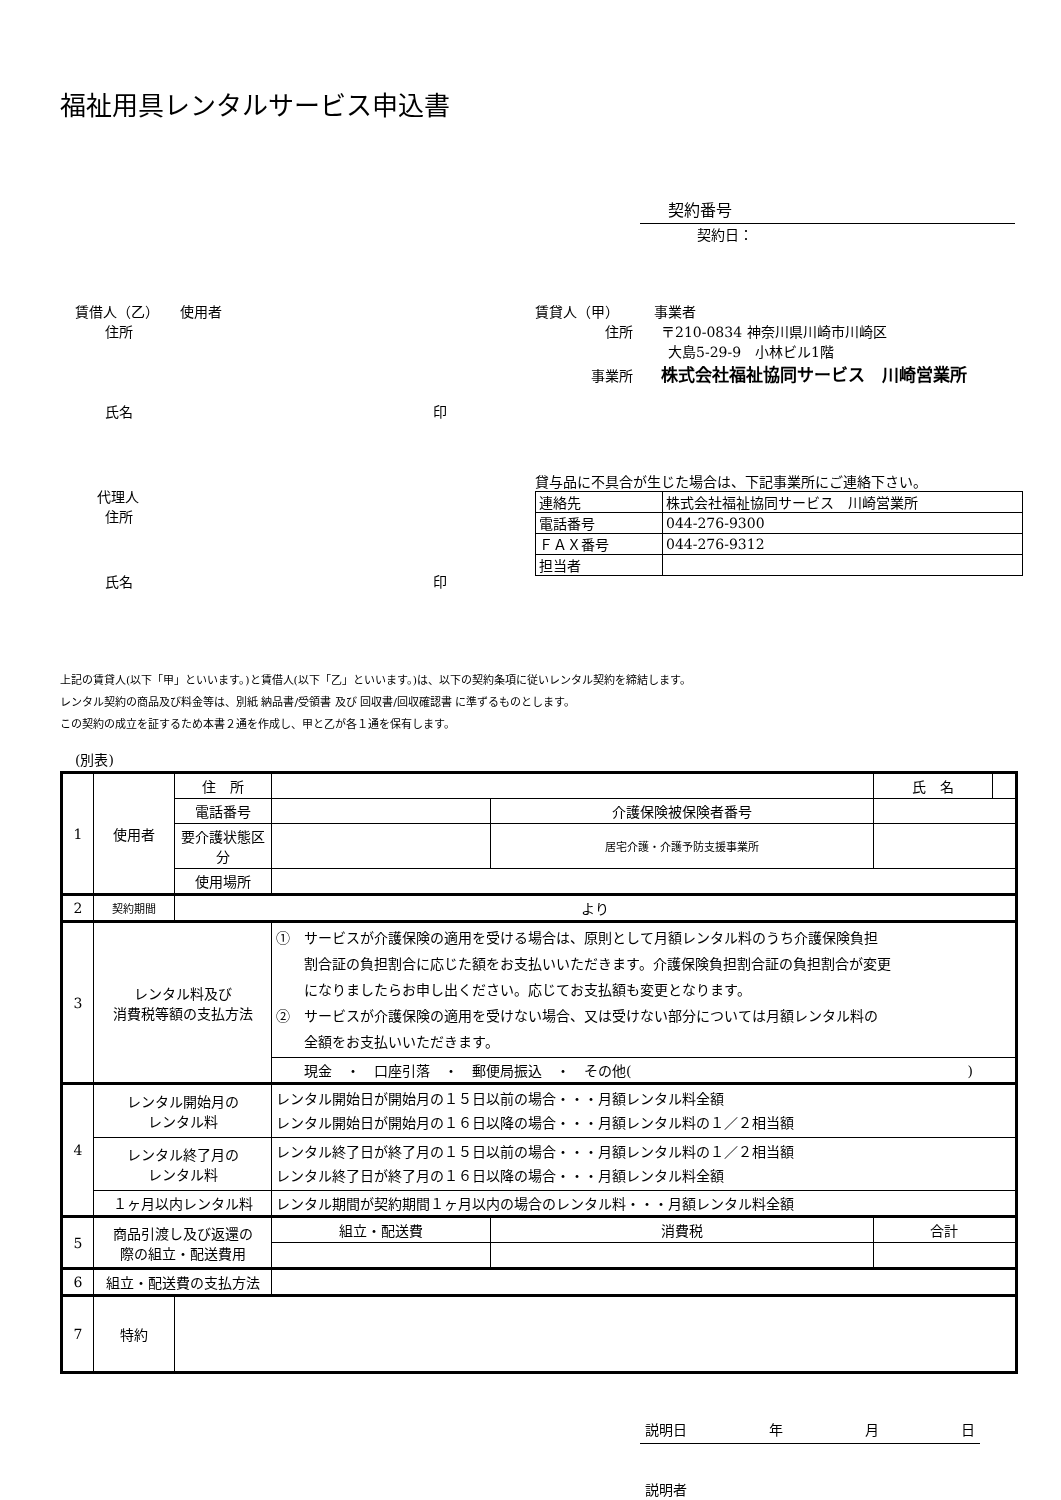福祉用具レンタルサービス申込書
契約番号
契約日：
賃借人（乙）　　使用者
住所
氏名 印
代理人
住所
氏名 印
賃貸人（甲）　　　事業者
　　　　　住所　　〒210-0834 神奈川県川崎市川崎区
大島5-29-9　小林ビル1階
　　　　事業所　　株式会社福祉協同サービス　川崎営業所
貸与品に不具合が生じた場合は、下記事業所にご連絡下さい。
| 連絡先 | 株式会社福祉協同サービス 川崎営業所 |
| 電話番号 | 044-276-9300 |
| ＦＡＸ番号 | 044-276-9312 |
| 担当者 | |
上記の賃貸人(以下「甲」といいます。)と賃借人(以下「乙」といいます。)は、以下の契約条項に従いレンタル契約を締結します。
レンタル契約の商品及び料金等は、別紙 納品書/受領書 及び 回収書/回収確認書 に準ずるものとします。
この契約の成立を証するため本書２通を作成し、甲と乙が各１通を保有します。
(別表)
| 1 | 使用者 | 住 所 | | | 氏 名 | |
| | | 電話番号 | | 介護保険被保険者番号 | | |
| | | 要介護状態区分 | | 居宅介護・介護予防支援事業所 | | |
| | | 使用場所 | | | | |
| 2 | 契約期間 | より | | | | |
| 3 | レンタル料及び 消費税等額の支払方法 | | ① サービスが介護保険の適用を受ける場合は、原則として月額レンタル料のうち介護保険負担 割合証の負担割合に応じた額をお支払いいただきます。介護保険負担割合証の負担割合が変更 になりましたらお申し出ください。応じてお支払額も変更となります。 ② サービスが介護保険の適用を受けない場合、又は受けない部分については月額レンタル料の 全額をお支払いいただきます。 | | | |
| | | | 現金 ・ 口座引落 ・ 郵便局振込 ・ その他( ) | | | |
| 4 | レンタル開始月の レンタル料 | | レンタル開始日が開始月の１５日以前の場合・・・月額レンタル料全額 レンタル開始日が開始月の１６日以降の場合・・・月額レンタル料の１／２相当額 | | | |
| | レンタル終了月の レンタル料 | | レンタル終了日が終了月の１５日以前の場合・・・月額レンタル料の１／２相当額 レンタル終了日が終了月の１６日以降の場合・・・月額レンタル料全額 | | | |
| | １ヶ月以内レンタル料 | | レンタル期間が契約期間１ヶ月以内の場合のレンタル料・・・月額レンタル料全額 | | | |
| 5 | 商品引渡し及び返還の 際の組立・配送費用 | | 組立・配送費 | 消費税 | 合計 | |
| 6 | 組立・配送費の支払方法 | | | | | |
| 7 | 特約 | | | | | |
説明日 年 月 日
説明者